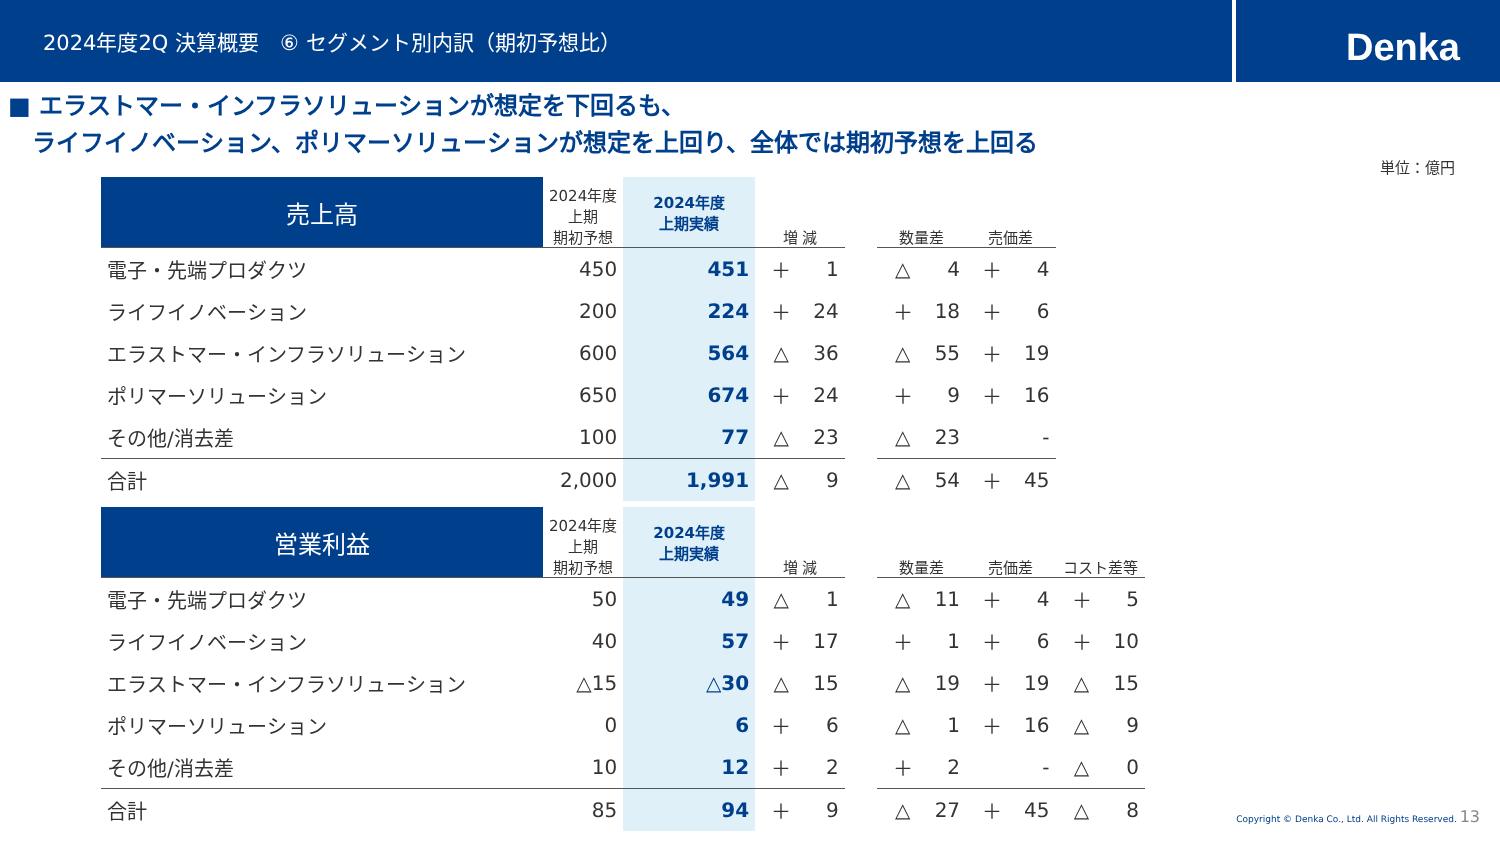2024年度2Q 決算概要　⑥ セグメント別内訳（期初予想比）
Denka
■ エラストマー・インフラソリューションが想定を下回るも、
　ライフイノベーション、ポリマーソリューションが想定を上回り、全体では期初予想を上回る
単位：億円
| 売上高 | 2024年度 上期 期初予想 | 2024年度 上期実績 | 増 減 | | | 数量差 | | 売価差 | |
| --- | --- | --- | --- | --- | --- | --- | --- | --- | --- |
| 電子・先端プロダクツ | 450 | 451 | ＋ | 1 | | △ | 4 | ＋ | 4 |
| ライフイノベーション | 200 | 224 | ＋ | 24 | | ＋ | 18 | ＋ | 6 |
| エラストマー・インフラソリューション | 600 | 564 | △ | 36 | | △ | 55 | ＋ | 19 |
| ポリマーソリューション | 650 | 674 | ＋ | 24 | | ＋ | 9 | ＋ | 16 |
| その他/消去差 | 100 | 77 | △ | 23 | | △ | 23 | | - |
| 合計 | 2,000 | 1,991 | △ | 9 | | △ | 54 | ＋ | 45 |
| 営業利益 | 2024年度 上期 期初予想 | 2024年度 上期実績 | 増 減 | | | 数量差 | | 売価差 | | コスト差等 | |
| --- | --- | --- | --- | --- | --- | --- | --- | --- | --- | --- | --- |
| 電子・先端プロダクツ | 50 | 49 | △ | 1 | | △ | 11 | ＋ | 4 | ＋ | 5 |
| ライフイノベーション | 40 | 57 | ＋ | 17 | | ＋ | 1 | ＋ | 6 | ＋ | 10 |
| エラストマー・インフラソリューション | △15 | △30 | △ | 15 | | △ | 19 | ＋ | 19 | △ | 15 |
| ポリマーソリューション | 0 | 6 | ＋ | 6 | | △ | 1 | ＋ | 16 | △ | 9 |
| その他/消去差 | 10 | 12 | ＋ | 2 | | ＋ | 2 | | - | △ | 0 |
| 合計 | 85 | 94 | ＋ | 9 | | △ | 27 | ＋ | 45 | △ | 8 |
Copyright © Denka Co., Ltd. All Rights Reserved. 13